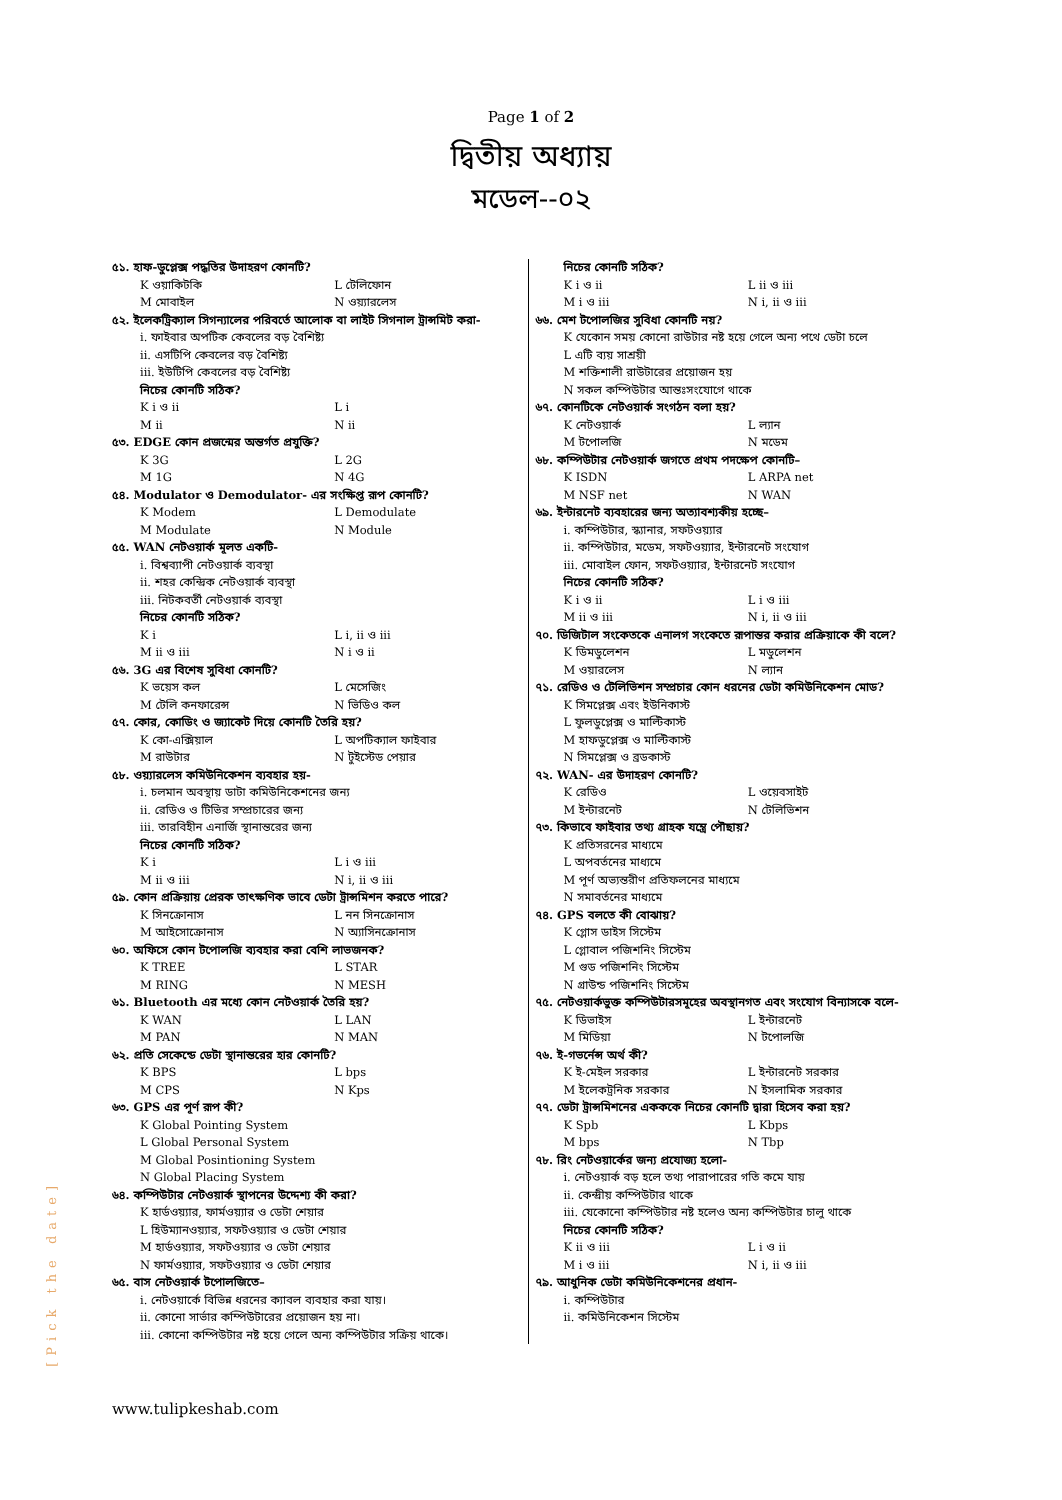Page 1 of 2
দ্বিতীয় অধ্যায়
মডেল--০২
৫১. হাফ-ডুপ্লেক্স পদ্ধতির উদাহরণ কোনটি?
K ওয়াকিটকি L টেলিফোন
M মোবাইল N ওয়্যারলেস
৫২. ইলেকট্রিক্যাল সিগন্যালের পরিবর্তে আলোক বা লাইট সিগনাল ট্রান্সমিট করা-
i. ফাইবার অপটিক কেবলের বড় বৈশিষ্ট্য
ii. এসটিপি কেবলের বড় বৈশিষ্ট্য
iii. ইউটিপি কেবলের বড় বৈশিষ্ট্য
নিচের কোনটি সঠিক?
K i ও ii L i
M ii N ii
৫৩. EDGE কোন প্রজন্মের অন্তর্গত প্রযুক্তি?
K 3G L 2G
M 1G N 4G
৫৪. Modulator ও Demodulator- এর সংক্ষিপ্ত রূপ কোনটি?
K Modem L Demodulate
M Modulate N Module
৫৫. WAN নেটওয়ার্ক মূলত একটি-
i. বিশ্বব্যাপী নেটওয়ার্ক ব্যবস্থা
ii. শহর কেন্দ্রিক নেটওয়ার্ক ব্যবস্থা
iii. নিটকবর্তী নেটওয়ার্ক ব্যবস্থা
নিচের কোনটি সঠিক?
K i L i, ii ও iii
M ii ও iii N i ও ii
৫৬. 3G এর বিশেষ সুবিধা কোনটি?
K ভয়েস কল L মেসেজিং
M টেলি কনফারেন্স N ভিডিও কল
৫৭. কোর, কোডিং ও জ্যাকেট দিয়ে কোনটি তৈরি হয়?
K কো-এক্সিয়াল L অপটিক্যাল ফাইবার
M রাউটার N টুইস্টেড পেয়ার
৫৮. ওয়্যারলেস কমিউনিকেশন ব্যবহার হয়-
i. চলমান অবস্থায় ডাটা কমিউনিকেশনের জন্য
ii. রেডিও ও টিভির সম্প্রচারের জন্য
iii. তারবিহীন এনার্জি স্থানান্তরের জন্য
নিচের কোনটি সঠিক?
K i L i ও iii
M ii ও iii N i, ii ও iii
৫৯. কোন প্রক্রিয়ায় প্রেরক তাৎক্ষণিক ভাবে ডেটা ট্রান্সমিশন করতে পারে?
K সিনক্রোনাস L নন সিনক্রোনাস
M আইসোক্রোনাস N অ্যাসিনক্রোনাস
৬০. অফিসে কোন টপোলজি ব্যবহার করা বেশি লাভজনক?
K TREE L STAR
M RING N MESH
৬১. Bluetooth এর মধ্যে কোন নেটওয়ার্ক তৈরি হয়?
K WAN L LAN
M PAN N MAN
৬২. প্রতি সেকেন্ডে ডেটা স্থানান্তরের হার কোনটি?
K BPS L bps
M CPS N Kps
৬৩. GPS এর পূর্ণ রূপ কী?
K Global Pointing System
L Global Personal System
M Global Posintioning System
N Global Placing System
৬৪. কম্পিউটার নেটওয়ার্ক স্থাপনের উদ্দেশ্য কী করা?
K হার্ডওয়্যার, ফার্মওয়্যার ও ডেটা শেয়ার
L হিউম্যানওয়্যার, সফটওয়্যার ও ডেটা শেয়ার
M হার্ডওয়্যার, সফটওয়্যার ও ডেটা শেয়ার
N ফার্মওয়্যার, সফটওয়্যার ও ডেটা শেয়ার
৬৫. বাস নেটওয়ার্ক টপোলজিতে–
i. নেটওয়ার্কে বিভিন্ন ধরনের ক্যাবল ব্যবহার করা যায়।
ii. কোনো সার্ভার কম্পিউটারের প্রয়োজন হয় না।
iii. কোনো কম্পিউটার নষ্ট হয়ে গেলে অন্য কম্পিউটার সক্রিয় থাকে।
নিচের কোনটি সঠিক?
K i ও ii L ii ও iii
M i ও iii N i, ii ও iii
৬৬. মেশ টপোলজির সুবিধা কোনটি নয়?
K যেকোন সময় কোনো রাউটার নষ্ট হয়ে গেলে অন্য পথে ডেটা চলে
L এটি ব্যয় সাশ্রয়ী
M শক্তিশালী রাউটারের প্রয়োজন হয়
N সকল কম্পিউটার আন্তঃসংযোগে থাকে
৬৭. কোনটিকে নেটওয়ার্ক সংগঠন বলা হয়?
K নেটওয়ার্ক L ল্যান
M টপোলজি N মডেম
৬৮. কম্পিউটার নেটওয়ার্ক জগতে প্রথম পদক্ষেপ কোনটি–
K ISDN L ARPA net
M NSF net N WAN
৬৯. ইন্টারনেট ব্যবহারের জন্য অত্যাবশ্যকীয় হচ্ছে–
i. কম্পিউটার, স্ক্যানার, সফটওয়্যার
ii. কম্পিউটার, মডেম, সফটওয়্যার, ইন্টারনেট সংযোগ
iii. মোবাইল ফোন, সফটওয়্যার, ইন্টারনেট সংযোগ
নিচের কোনটি সঠিক?
K i ও ii L i ও iii
M ii ও iii N i, ii ও iii
৭০. ডিজিটাল সংকেতকে এনালগ সংকেতে রূপান্তর করার প্রক্রিয়াকে কী বলে?
K ডিমডুলেশন L মডুলেশন
M ওয়ারলেস N ল্যান
৭১. রেডিও ও টেলিভিশন সম্প্রচার কোন ধরনের ডেটা কমিউনিকেশন মোড?
K সিমপ্লেক্স এবং ইউনিকাস্ট
L ফুলডুপ্লেক্স ও মাল্টিকাস্ট
M হাফডুপ্লেক্স ও মাল্টিকাস্ট
N সিমপ্লেক্স ও ব্রডকাস্ট
৭২. WAN- এর উদাহরণ কোনটি?
K রেডিও L ওয়েবসাইট
M ইন্টারনেট N টেলিভিশন
৭৩. কিভাবে ফাইবার তথ্য গ্রাহক যন্ত্রে পৌছায়?
K প্রতিসরনের মাধ্যমে
L অপবর্তনের মাধ্যমে
M পূর্ণ অভ্যন্তরীণ প্রতিফলনের মাধ্যমে
N সমাবর্তনের মাধ্যমে
৭৪. GPS বলতে কী বোঝায়?
K গ্লোস ডাইস সিস্টেম
L গ্লোবাল পজিশনিং সিস্টেম
M গুড পজিশনিং সিস্টেম
N গ্রাউন্ড পজিশনিং সিস্টেম
৭৫. নেটওয়ার্কভুক্ত কম্পিউটারসমূহের অবস্থানগত এবং সংযোগ বিন্যাসকে বলে-
K ডিভাইস L ইন্টারনেট
M মিডিয়া N টপোলজি
৭৬. ই-গভর্নেন্স অর্থ কী?
K ই-মেইল সরকার L ইন্টারনেট সরকার
M ইলেকট্রনিক সরকার N ইসলামিক সরকার
৭৭. ডেটা ট্রান্সমিশনের একককে নিচের কোনটি দ্বারা হিসেব করা হয়?
K Spb L Kbps
M bps N Tbp
৭৮. রিং নেটওয়ার্কের জন্য প্রযোজ্য হলো-
i. নেটওয়ার্ক বড় হলে তথ্য পারাপারের গতি কমে যায়
ii. কেন্দ্রীয় কম্পিউটার থাকে
iii. যেকোনো কম্পিউটার নষ্ট হলেও অন্য কম্পিউটার চালু থাকে
নিচের কোনটি সঠিক?
K ii ও iii L i ও ii
M i ও iii N i, ii ও iii
৭৯. আধুনিক ডেটা কমিউনিকেশনের প্রধান-
i. কম্পিউটার
ii. কমিউনিকেশন সিস্টেম
[Pick the date]
www.tulipkeshab.com